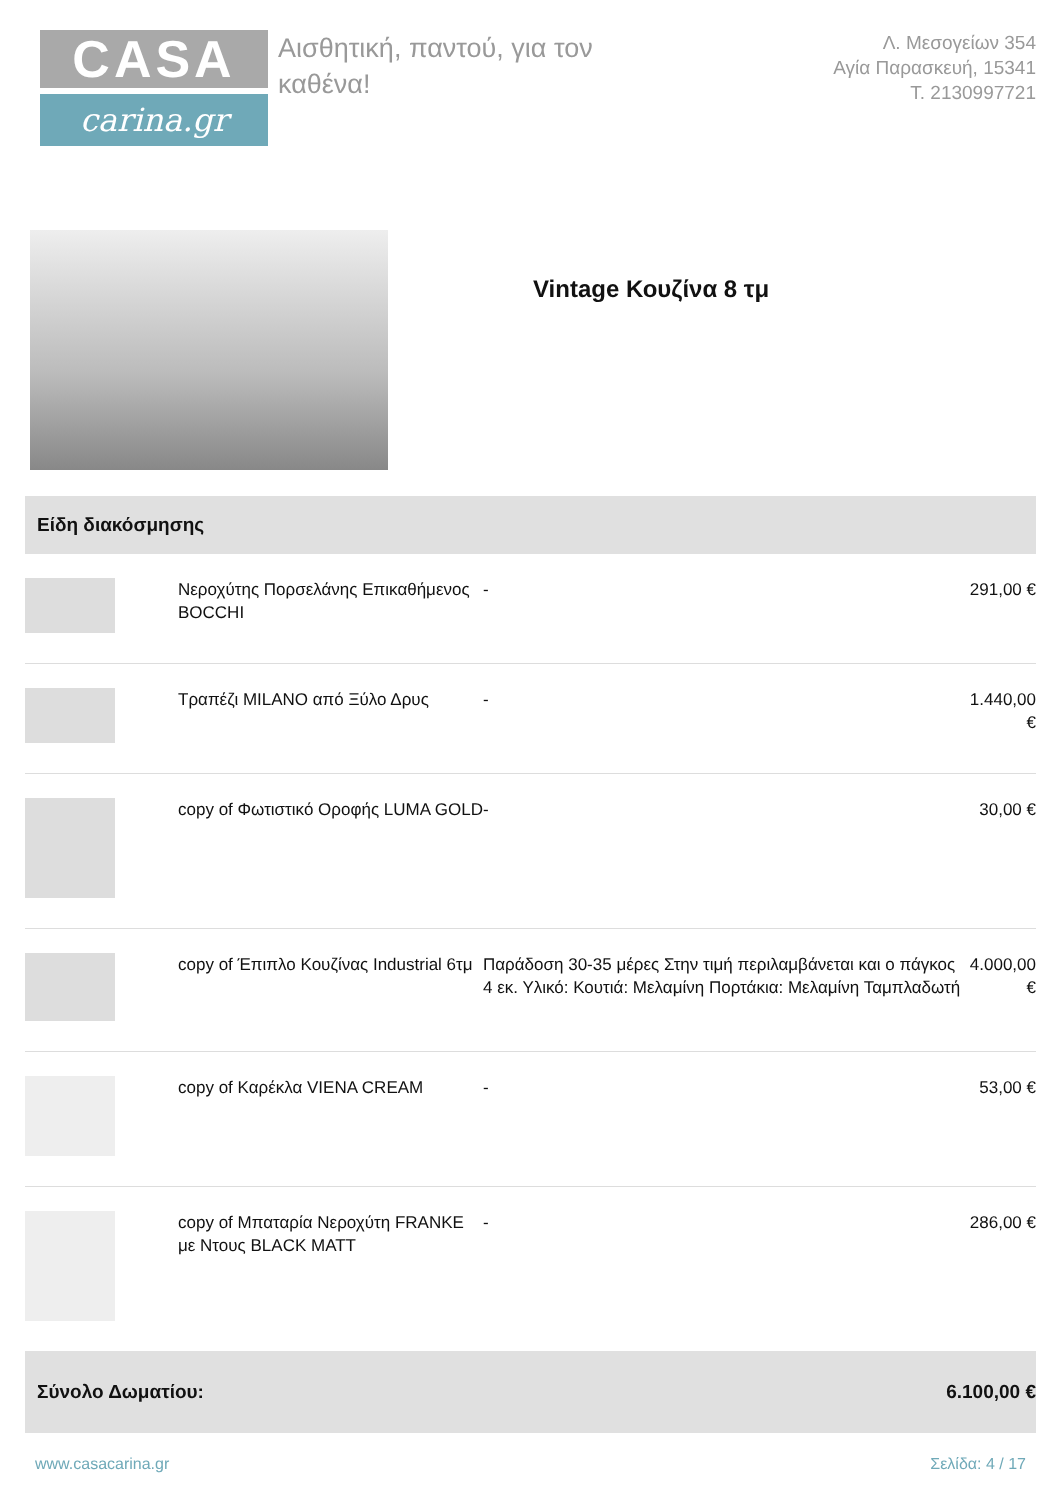CASA
carina.gr
Αισθητική, παντού, για τον καθένα!
Λ. Μεσογείων 354
Αγία Παρασκευή, 15341
Τ. 2130997721
Vintage Κουζίνα 8 τμ
Είδη διακόσμησης
| | Νεροχύτης Πορσελάνης Επικαθήμενος BOCCHI | - | 291,00 € |
| | Τραπέζι MILANO από Ξύλο Δρυς | - | 1.440,00 € |
| | copy of Φωτιστικό Οροφής LUMA GOLD | - | 30,00 € |
| | copy of Έπιπλο Κουζίνας Industrial 6τμ | Παράδοση 30-35 μέρες Στην τιμή περιλαμβάνεται και ο πάγκος 4 εκ. Υλικό: Κουτιά: Μελαμίνη Πορτάκια: Μελαμίνη Ταμπλαδωτή | 4.000,00 € |
| | copy of Καρέκλα VIENA CREAM | - | 53,00 € |
| | copy of Μπαταρία Νεροχύτη FRANKE με Ντους BLACK MATT | - | 286,00 € |
Σύνολο Δωματίου: 6.100,00 €
www.casacarina.gr Σελίδα: 4 / 17